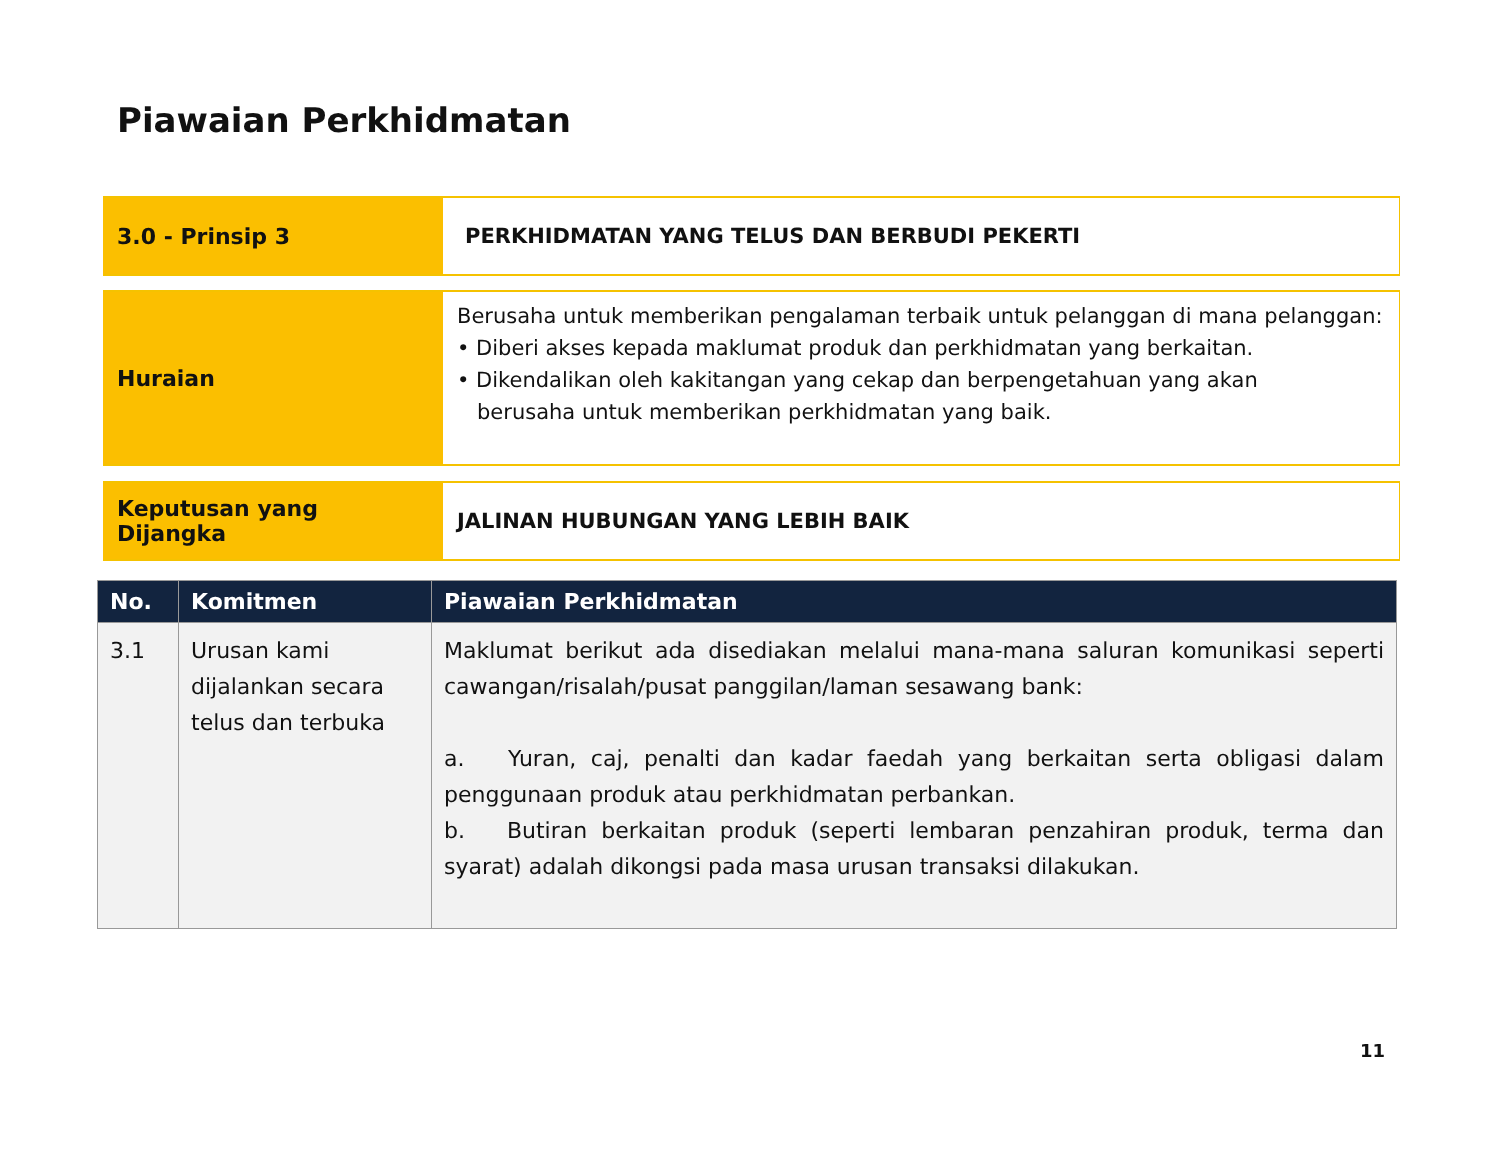Piawaian Perkhidmatan
3.0 - Prinsip 3 PERKHIDMATAN YANG TELUS DAN BERBUDI PEKERTI
Huraian
Berusaha untuk memberikan pengalaman terbaik untuk pelanggan di mana pelanggan:
• Diberi akses kepada maklumat produk dan perkhidmatan yang berkaitan.
• Dikendalikan oleh kakitangan yang cekap dan berpengetahuan yang akan
berusaha untuk memberikan perkhidmatan yang baik.
Keputusan yang Dijangka JALINAN HUBUNGAN YANG LEBIH BAIK
| No. | Komitmen | Piawaian Perkhidmatan |
| --- | --- | --- |
| 3.1 | Urusan kami dijalankan secara telus dan terbuka | Maklumat berikut ada disediakan melalui mana-mana saluran komunikasi seperti cawangan/risalah/pusat panggilan/laman sesawang bank: a. Yuran, caj, penalti dan kadar faedah yang berkaitan serta obligasi dalam penggunaan produk atau perkhidmatan perbankan. b. Butiran berkaitan produk (seperti lembaran penzahiran produk, terma dan syarat) adalah dikongsi pada masa urusan transaksi dilakukan. |
11